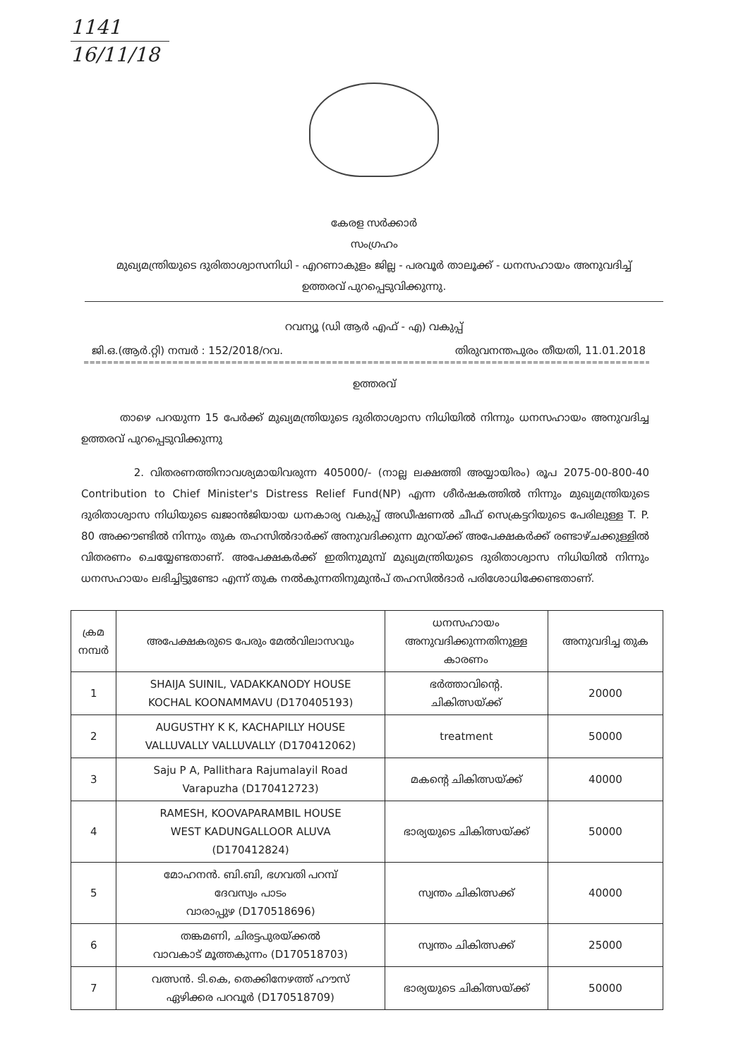1141
16/11/18
കേരള സർക്കാർ
സംഗ്രഹം
മുഖ്യമന്ത്രിയുടെ ദുരിതാശ്വാസനിധി - എറണാകുളം ജില്ല - പരവൂർ താലൂക്ക് - ധനസഹായം അനുവദിച്ച്
ഉത്തരവ് പുറപ്പെടുവിക്കുന്നു.
റവന്യൂ (ഡി ആർ എഫ് - എ) വകുപ്പ്
ജി.ഒ.(ആർ.റ്റി) നമ്പർ : 152/2018/റവ. തിരുവനന്തപുരം തീയതി, 11.01.2018
=================================================================================================================================
ഉത്തരവ്
താഴെ പറയുന്ന 15 പേർക്ക് മുഖ്യമന്ത്രിയുടെ ദുരിതാശ്വാസ നിധിയിൽ നിന്നും ധനസഹായം അനുവദിച്ച ഉത്തരവ് പുറപ്പെടുവിക്കുന്നു
2. വിതരണത്തിനാവശ്യമായിവരുന്ന 405000/- (നാല്ല ലക്ഷത്തി അയ്യായിരം) രൂപ 2075-00-800-40 Contribution to Chief Minister's Distress Relief Fund(NP) എന്ന ശീർഷകത്തിൽ നിന്നും മുഖ്യമന്ത്രിയുടെ ദുരിതാശ്വാസ നിധിയുടെ ഖജാൻജിയായ ധനകാര്യ വകുപ്പ് അഡീഷണൽ ചീഫ് സെക്രട്ടറിയുടെ പേരിലുള്ള T. P. 80 അക്കൗണ്ടിൽ നിന്നും തുക തഹസിൽദാർക്ക് അനുവദിക്കുന്ന മുറയ്ക്ക് അപേക്ഷകർക്ക് രണ്ടാഴ്ചക്കുള്ളിൽ വിതരണം ചെയ്യേണ്ടതാണ്. അപേക്ഷകർക്ക് ഇതിനുമുമ്പ് മുഖ്യമന്ത്രിയുടെ ദുരിതാശ്വാസ നിധിയിൽ നിന്നും ധനസഹായം ലഭിച്ചിട്ടുണ്ടോ എന്ന് തുക നൽകുന്നതിനുമുൻപ് തഹസിൽദാർ പരിശോധിക്കേണ്ടതാണ്.
| ക്രമ നമ്പർ | അപേക്ഷകരുടെ പേരും മേൽവിലാസവും | ധനസഹായം അനുവദിക്കുന്നതിനുള്ള കാരണം | അനുവദിച്ച തുക |
| --- | --- | --- | --- |
| 1 | SHAIJA SUINIL, VADAKKANODY HOUSE KOCHAL KOONAMMAVU (D170405193) | ഭർത്താവിന്റെ. ചികിത്സയ്ക്ക് | 20000 |
| 2 | AUGUSTHY K K, KACHAPILLY HOUSE VALLUVALLY VALLUVALLY (D170412062) | treatment | 50000 |
| 3 | Saju P A, Pallithara Rajumalayil Road Varapuzha (D170412723) | മകന്റെ ചികിത്സയ്ക്ക് | 40000 |
| 4 | RAMESH, KOOVAPARAMBIL HOUSE WEST KADUNGALLOOR ALUVA (D170412824) | ഭാര്യയുടെ ചികിത്സയ്ക്ക് | 50000 |
| 5 | മോഹനൻ. ബി.ബി, ഭഗവതി പറമ്പ് ദേവസ്വം പാടം വാരാപ്പുഴ (D170518696) | സ്വന്തം ചികിത്സക്ക് | 40000 |
| 6 | തങ്കമണി, ചിരട്ടപുരയ്ക്കൽ വാവകാട് മൂത്തകുന്നം (D170518703) | സ്വന്തം ചികിത്സക്ക് | 25000 |
| 7 | വത്സൻ. ടി.കെ, തെക്കിനേഴത്ത് ഹൗസ് ഏഴിക്കര പറവൂർ (D170518709) | ഭാര്യയുടെ ചികിത്സയ്ക്ക് | 50000 |